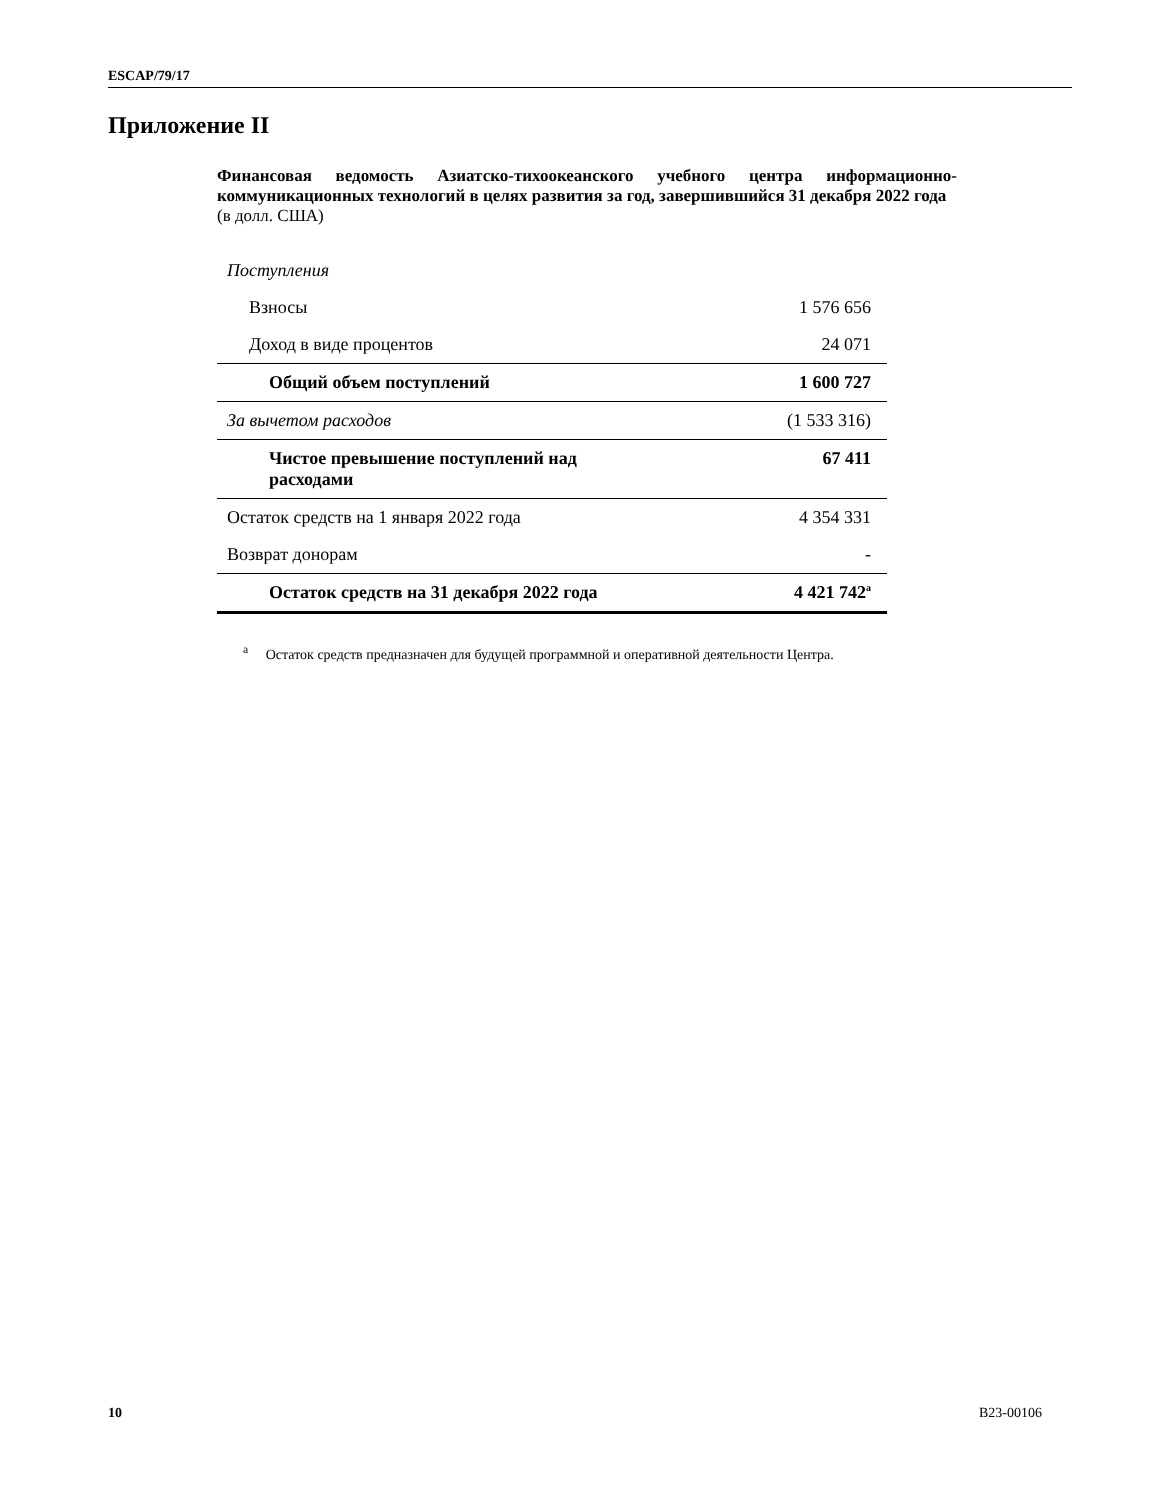ESCAP/79/17
Приложение II
Финансовая ведомость Азиатско-тихоокеанского учебного центра информационно-коммуникационных технологий в целях развития за год, завершившийся 31 декабря 2022 года
(в долл. США)
| Поступления | |
| Взносы | 1 576 656 |
| Доход в виде процентов | 24 071 |
| Общий объем поступлений | 1 600 727 |
| За вычетом расходов | (1 533 316) |
| Чистое превышение поступлений над расходами | 67 411 |
| Остаток средств на 1 января 2022 года | 4 354 331 |
| Возврат донорам | - |
| Остаток средств на 31 декабря 2022 года | 4 421 742<sup>a</sup> |
<sup>a</sup> Остаток средств предназначен для будущей программной и оперативной деятельности Центра.
10 B23-00106